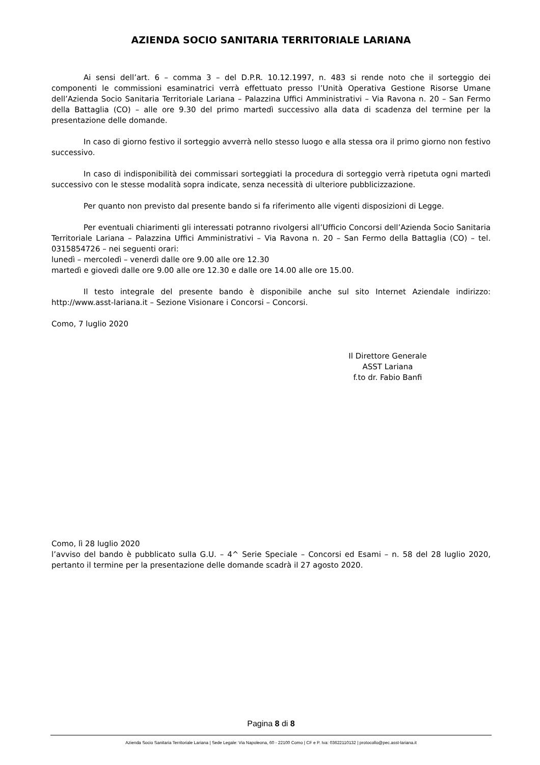AZIENDA SOCIO SANITARIA TERRITORIALE LARIANA
Ai sensi dell’art. 6 – comma 3 – del D.P.R. 10.12.1997, n. 483 si rende noto che il sorteggio dei componenti le commissioni esaminatrici verrà effettuato presso l’Unità Operativa Gestione Risorse Umane dell’Azienda Socio Sanitaria Territoriale Lariana – Palazzina Uffici Amministrativi – Via Ravona n. 20 – San Fermo della Battaglia (CO) – alle ore 9.30 del primo martedì successivo alla data di scadenza del termine per la presentazione delle domande.
In caso di giorno festivo il sorteggio avverrà nello stesso luogo e alla stessa ora il primo giorno non festivo successivo.
In caso di indisponibilità dei commissari sorteggiati la procedura di sorteggio verrà ripetuta ogni martedì successivo con le stesse modalità sopra indicate, senza necessità di ulteriore pubblicizzazione.
Per quanto non previsto dal presente bando si fa riferimento alle vigenti disposizioni di Legge.
Per eventuali chiarimenti gli interessati potranno rivolgersi all’Ufficio Concorsi dell’Azienda Socio Sanitaria Territoriale Lariana – Palazzina Uffici Amministrativi – Via Ravona n. 20 – San Fermo della Battaglia (CO) – tel. 0315854726 – nei seguenti orari:
lunedì – mercoledì – venerdì dalle ore 9.00 alle ore 12.30
martedì e giovedì dalle ore 9.00 alle ore 12.30 e dalle ore 14.00 alle ore 15.00.
Il testo integrale del presente bando è disponibile anche sul sito Internet Aziendale indirizzo: http://www.asst-lariana.it – Sezione Visionare i Concorsi – Concorsi.
Como, 7 luglio 2020
Il Direttore Generale
ASST Lariana
f.to dr. Fabio Banfi
Como, lì 28 luglio 2020
l’avviso del bando è pubblicato sulla G.U. – 4^ Serie Speciale – Concorsi ed Esami – n. 58 del 28 luglio 2020, pertanto il termine per la presentazione delle domande scadrà il 27 agosto 2020.
Pagina 8 di 8
Azienda Socio Sanitaria Territoriale Lariana | Sede Legale: Via Napoleona, 60 - 22100 Como | CF e P. Iva: 03622110132 | protocollo@pec.asst-lariana.it